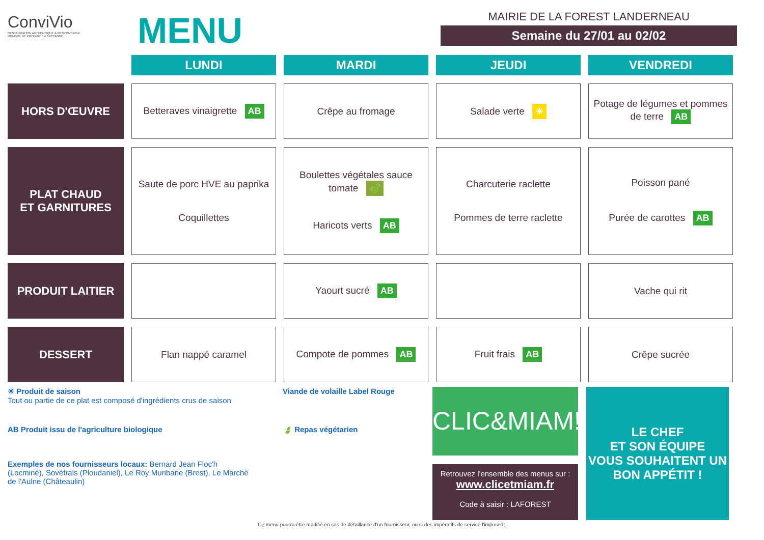ConviVio
RESTAURATION AUTHENTIQUE & RESPONSABLE
MEMBRE DE PRODUIT EN BRETAGNE
MENU
MAIRIE DE LA FOREST LANDERNEAU
Semaine du 27/01 au 02/02
| | LUNDI | MARDI | JEUDI | VENDREDI |
| --- | --- | --- | --- | --- |
| HORS D'ŒUVRE | Betteraves vinaigrette AB | Crêpe au fromage | Salade verte ☀ | Potage de légumes et pommes de terre AB |
| PLAT CHAUD ET GARNITURES | Saute de porc HVE au paprika Coquillettes | Boulettes végétales sauce tomate 🍃 Haricots verts AB | Charcuterie raclette Pommes de terre raclette | Poisson pané Purée de carottes AB |
| PRODUIT LAITIER | | Yaourt sucré AB | | Vache qui rit |
| DESSERT | Flan nappé caramel | Compote de pommes AB | Fruit frais AB | Crêpe sucrée |
☀ Produit de saison
Tout ou partie de ce plat est composé d'ingrédients crus de saison
Viande de volaille Label Rouge
AB Produit issu de l'agriculture biologique 🍃 Repas végétarien
Exemples de nos fournisseurs locaux: Bernard Jean Floc'h (Locminé), Sovéfrais (Ploudaniel), Le Roy Muribane (Brest), Le Marché de l'Aulne (Châteaulin)
CLIC&MIAM!
Retrouvez l'ensemble des menus sur :
www.clicetmiam.fr
Code à saisir : LAFOREST
LE CHEF
ET SON ÉQUIPE
VOUS SOUHAITENT UN
BON APPÉTIT !
Ce menu pourra être modifié en cas de défaillance d'un fournisseur, ou si des impératifs de service l'imposent.